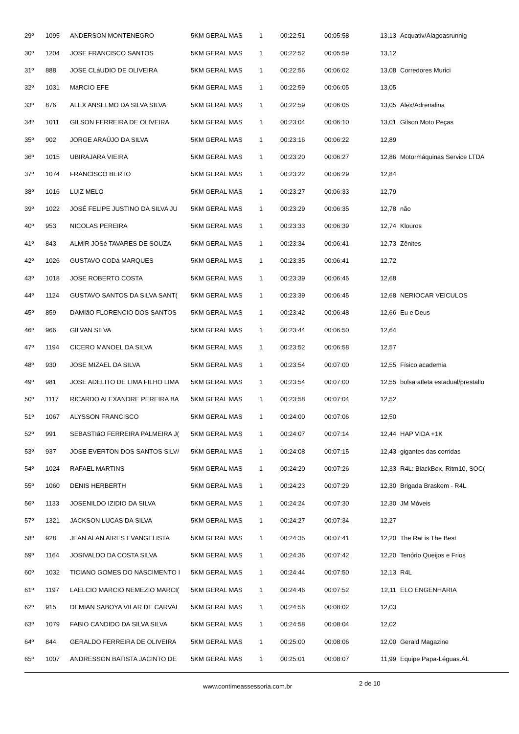| 29º | 1095 | ANDERSON MONTENEGRO | 5KM GERAL MAS | 1 | 00:22:51 | 00:05:58 | 13,13 | Acquativ/Alagoasrunnig |
| 30º | 1204 | JOSE FRANCISCO SANTOS | 5KM GERAL MAS | 1 | 00:22:52 | 00:05:59 | 13,12 | |
| 31º | 888 | JOSE CLáUDIO DE OLIVEIRA | 5KM GERAL MAS | 1 | 00:22:56 | 00:06:02 | 13,08 | Corredores Murici |
| 32º | 1031 | MáRCIO EFE | 5KM GERAL MAS | 1 | 00:22:59 | 00:06:05 | 13,05 | |
| 33º | 876 | ALEX ANSELMO DA SILVA SILVA | 5KM GERAL MAS | 1 | 00:22:59 | 00:06:05 | 13,05 | Alex/Adrenalina |
| 34º | 1011 | GILSON FERREIRA DE OLIVEIRA | 5KM GERAL MAS | 1 | 00:23:04 | 00:06:10 | 13,01 | Gilson Moto Peças |
| 35º | 902 | JORGE ARAÚJO DA SILVA | 5KM GERAL MAS | 1 | 00:23:16 | 00:06:22 | 12,89 | |
| 36º | 1015 | UBIRAJARA VIEIRA | 5KM GERAL MAS | 1 | 00:23:20 | 00:06:27 | 12,86 | Motormáquinas Service LTDA |
| 37º | 1074 | FRANCISCO BERTO | 5KM GERAL MAS | 1 | 00:23:22 | 00:06:29 | 12,84 | |
| 38º | 1016 | LUIZ MELO | 5KM GERAL MAS | 1 | 00:23:27 | 00:06:33 | 12,79 | |
| 39º | 1022 | JOSÉ FELIPE JUSTINO DA SILVA JU | 5KM GERAL MAS | 1 | 00:23:29 | 00:06:35 | 12,78 | não |
| 40º | 953 | NICOLAS PEREIRA | 5KM GERAL MAS | 1 | 00:23:33 | 00:06:39 | 12,74 | Klouros |
| 41º | 843 | ALMIR JOSé TAVARES DE SOUZA | 5KM GERAL MAS | 1 | 00:23:34 | 00:06:41 | 12,73 | Zênites |
| 42º | 1026 | GUSTAVO CODá MARQUES | 5KM GERAL MAS | 1 | 00:23:35 | 00:06:41 | 12,72 | |
| 43º | 1018 | JOSE ROBERTO COSTA | 5KM GERAL MAS | 1 | 00:23:39 | 00:06:45 | 12,68 | |
| 44º | 1124 | GUSTAVO SANTOS DA SILVA SANT( | 5KM GERAL MAS | 1 | 00:23:39 | 00:06:45 | 12,68 | NERIOCAR VEICULOS |
| 45º | 859 | DAMIãO FLORENCIO DOS SANTOS | 5KM GERAL MAS | 1 | 00:23:42 | 00:06:48 | 12,66 | Eu e Deus |
| 46º | 966 | GILVAN SILVA | 5KM GERAL MAS | 1 | 00:23:44 | 00:06:50 | 12,64 | |
| 47º | 1194 | CICERO MANOEL DA SILVA | 5KM GERAL MAS | 1 | 00:23:52 | 00:06:58 | 12,57 | |
| 48º | 930 | JOSE MIZAEL DA SILVA | 5KM GERAL MAS | 1 | 00:23:54 | 00:07:00 | 12,55 | Físico academia |
| 49º | 981 | JOSE ADELITO DE LIMA FILHO LIMA | 5KM GERAL MAS | 1 | 00:23:54 | 00:07:00 | 12,55 | bolsa atleta estadual/prestallo |
| 50º | 1117 | RICARDO ALEXANDRE PEREIRA BA | 5KM GERAL MAS | 1 | 00:23:58 | 00:07:04 | 12,52 | |
| 51º | 1067 | ALYSSON FRANCISCO | 5KM GERAL MAS | 1 | 00:24:00 | 00:07:06 | 12,50 | |
| 52º | 991 | SEBASTIãO FERREIRA PALMEIRA J( | 5KM GERAL MAS | 1 | 00:24:07 | 00:07:14 | 12,44 | HAP VIDA +1K |
| 53º | 937 | JOSE EVERTON DOS SANTOS SILV/ | 5KM GERAL MAS | 1 | 00:24:08 | 00:07:15 | 12,43 | gigantes das corridas |
| 54º | 1024 | RAFAEL MARTINS | 5KM GERAL MAS | 1 | 00:24:20 | 00:07:26 | 12,33 | R4L: BlackBox, Ritm10, SOC( |
| 55º | 1060 | DENIS HERBERTH | 5KM GERAL MAS | 1 | 00:24:23 | 00:07:29 | 12,30 | Brigada Braskem - R4L |
| 56º | 1133 | JOSENILDO IZIDIO DA SILVA | 5KM GERAL MAS | 1 | 00:24:24 | 00:07:30 | 12,30 | JM Móveis |
| 57º | 1321 | JACKSON LUCAS DA SILVA | 5KM GERAL MAS | 1 | 00:24:27 | 00:07:34 | 12,27 | |
| 58º | 928 | JEAN ALAN AIRES EVANGELISTA | 5KM GERAL MAS | 1 | 00:24:35 | 00:07:41 | 12,20 | The Rat is The Best |
| 59º | 1164 | JOSIVALDO DA COSTA SILVA | 5KM GERAL MAS | 1 | 00:24:36 | 00:07:42 | 12,20 | Tenório Queijos e Frios |
| 60º | 1032 | TICIANO GOMES DO NASCIMENTO I | 5KM GERAL MAS | 1 | 00:24:44 | 00:07:50 | 12,13 | R4L |
| 61º | 1197 | LAELCIO MARCIO NEMEZIO MARCI( | 5KM GERAL MAS | 1 | 00:24:46 | 00:07:52 | 12,11 | ELO ENGENHARIA |
| 62º | 915 | DEMIAN SABOYA VILAR DE CARVAL | 5KM GERAL MAS | 1 | 00:24:56 | 00:08:02 | 12,03 | |
| 63º | 1079 | FABIO CANDIDO DA SILVA SILVA | 5KM GERAL MAS | 1 | 00:24:58 | 00:08:04 | 12,02 | |
| 64º | 844 | GERALDO FERREIRA DE OLIVEIRA | 5KM GERAL MAS | 1 | 00:25:00 | 00:08:06 | 12,00 | Gerald Magazine |
| 65º | 1007 | ANDRESSON BATISTA JACINTO DE | 5KM GERAL MAS | 1 | 00:25:01 | 00:08:07 | 11,99 | Equipe Papa-Léguas.AL |
www.contimeassessoria.com.br 2 de 10